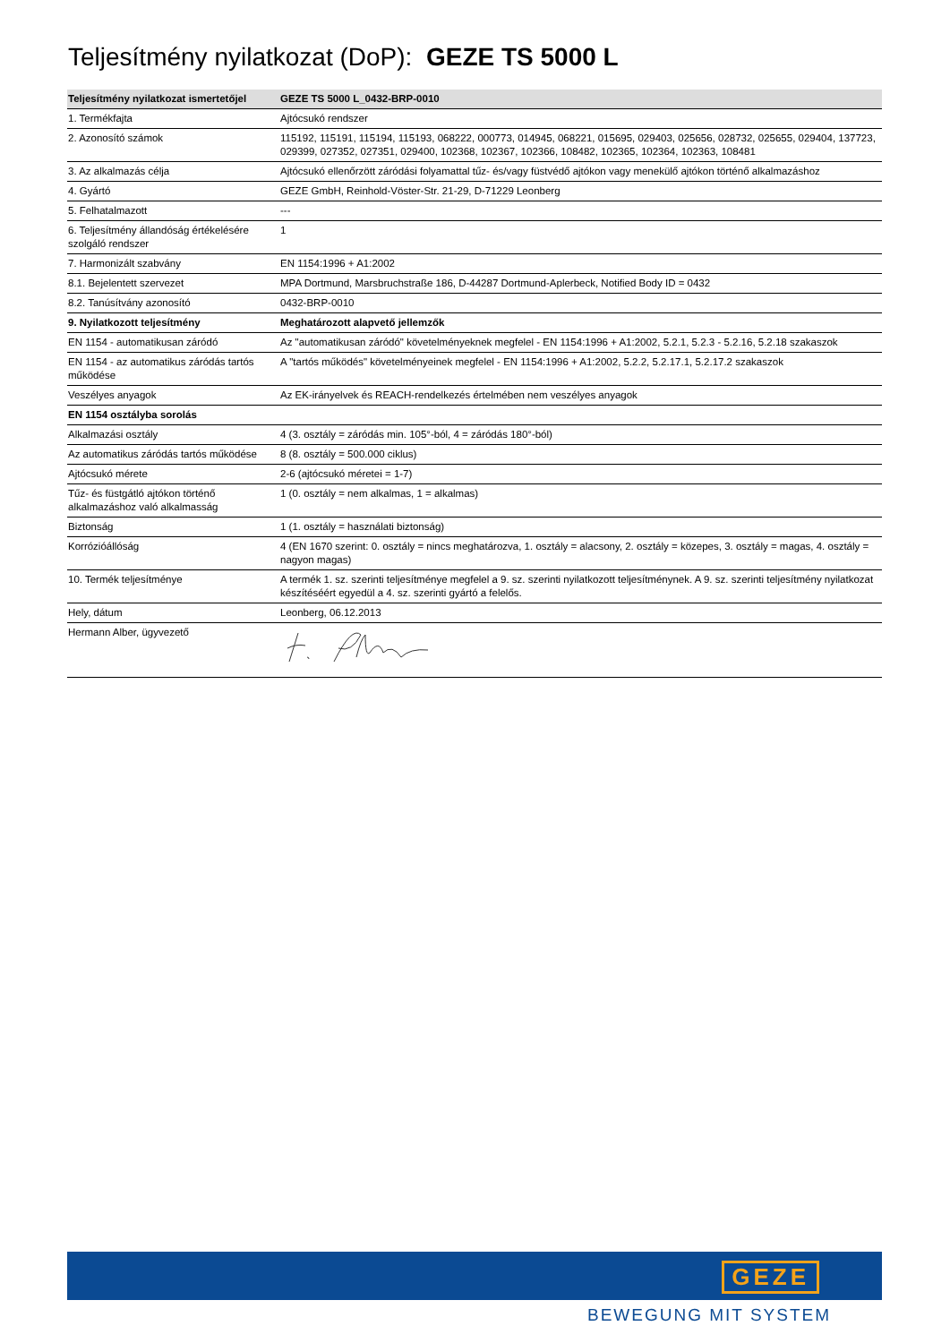Teljesítmény nyilatkozat (DoP): GEZE TS 5000 L
| Teljesítmény nyilatkozat ismertetőjel | GEZE TS 5000 L_0432-BRP-0010 |
| --- | --- |
| 1. Termékfajta | Ajtócsukó rendszer |
| 2. Azonosító számok | 115192, 115191, 115194, 115193, 068222, 000773, 014945, 068221, 015695, 029403, 025656, 028732, 025655, 029404, 137723, 029399, 027352, 027351, 029400, 102368, 102367, 102366, 108482, 102365, 102364, 102363, 108481 |
| 3. Az alkalmazás célja | Ajtócsukó ellenőrzött záródási folyamattal tűz- és/vagy füstvédő ajtókon vagy menekülő ajtókon történő alkalmazáshoz |
| 4. Gyártó | GEZE GmbH, Reinhold-Vöster-Str. 21-29, D-71229 Leonberg |
| 5. Felhatalmazott | --- |
| 6. Teljesítmény állandóság értékelésére szolgáló rendszer | 1 |
| 7. Harmonizált szabvány | EN 1154:1996 + A1:2002 |
| 8.1. Bejelentett szervezet | MPA Dortmund, Marsbruchstraße 186, D-44287 Dortmund-Aplerbeck, Notified Body ID = 0432 |
| 8.2. Tanúsítvány azonosító | 0432-BRP-0010 |
| 9. Nyilatkozott teljesítmény | Meghatározott alapvető jellemzők |
| EN 1154 - automatikusan záródó | Az "automatikusan záródó" követelményeknek megfelel - EN 1154:1996 + A1:2002, 5.2.1, 5.2.3 - 5.2.16, 5.2.18 szakaszok |
| EN 1154 - az automatikus záródás tartós működése | A "tartós működés" követelményeinek megfelel - EN 1154:1996 + A1:2002, 5.2.2, 5.2.17.1, 5.2.17.2 szakaszok |
| Veszélyes anyagok | Az EK-irányelvek és REACH-rendelkezés értelmében nem veszélyes anyagok |
| EN 1154 osztályba sorolás | |
| Alkalmazási osztály | 4 (3. osztály = záródás min. 105°-ból, 4 = záródás 180°-ból) |
| Az automatikus záródás tartós működése | 8 (8. osztály = 500.000 ciklus) |
| Ajtócsukó mérete | 2-6 (ajtócsukó méretei = 1-7) |
| Tűz- és füstgátló ajtókon történő alkalmazáshoz való alkalmasság | 1 (0. osztály = nem alkalmas, 1 = alkalmas) |
| Biztonság | 1 (1. osztály = használati biztonság) |
| Korrózióállóság | 4 (EN 1670 szerint: 0. osztály = nincs meghatározva, 1. osztály = alacsony, 2. osztály = közepes, 3. osztály = magas, 4. osztály = nagyon magas) |
| 10. Termék teljesítménye | A termék 1. sz. szerinti teljesítménye megfelel a 9. sz. szerinti nyilatkozott teljesítménynek. A 9. sz. szerinti teljesítmény nyilatkozat készítéséért egyedül a 4. sz. szerinti gyártó a felelős. |
| Hely, dátum | Leonberg, 06.12.2013 |
| Hermann Alber, ügyvezető | |
GEZE
BEWEGUNG MIT SYSTEM